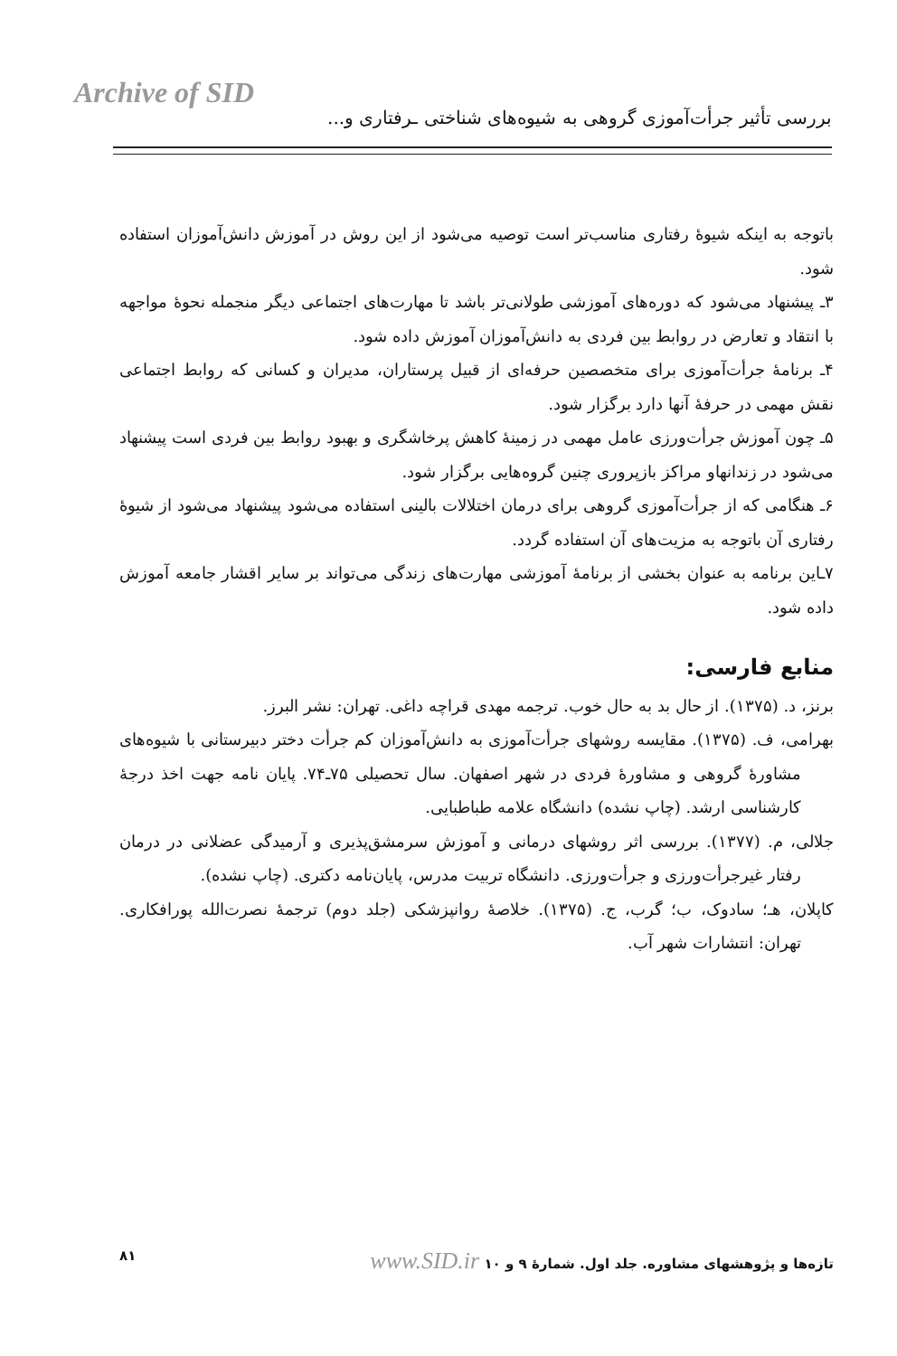Archive of SID
بررسی تأثیر جرأت‌آموزی گروهی به شیوه‌های شناختی ـرفتاری و...
باتوجه به اینکه شیوهٔ رفتاری مناسب‌تر است توصیه می‌شود از این روش در آموزش دانش‌آموزان استفاده شود.
۳ـ پیشنهاد می‌شود که دوره‌های آموزشی طولانی‌تر باشد تا مهارت‌های اجتماعی دیگر منجمله نحوهٔ مواجهه با انتقاد و تعارض در روابط بین فردی به دانش‌آموزان آموزش داده شود.
۴ـ برنامهٔ جرأت‌آموزی برای متخصصین حرفه‌ای از قبیل پرستاران، مدیران و کسانی که روابط اجتماعی نقش مهمی در حرفهٔ آنها دارد برگزار شود.
۵ـ چون آموزش جرأت‌ورزی عامل مهمی در زمینهٔ کاهش پرخاشگری و بهبود روابط بین فردی است پیشنهاد می‌شود در زندانهاو مراکز بازپروری چنین گروه‌هایی برگزار شود.
۶ـ هنگامی که از جرأت‌آموزی گروهی برای درمان اختلالات بالینی استفاده می‌شود پیشنهاد می‌شود از شیوهٔ رفتاری آن باتوجه به مزیت‌های آن استفاده گردد.
۷ـاین برنامه به عنوان بخشی از برنامهٔ آموزشی مهارت‌های زندگی می‌تواند بر سایر اقشار جامعه آموزش داده شود.
منابع فارسی:
برنز، د. (۱۳۷۵). از حال بد به حال خوب. ترجمه مهدی قراچه داغی. تهران: نشر البرز.
بهرامی، ف. (۱۳۷۵). مقایسه روشهای جرأت‌آموزی به دانش‌آموزان کم جرأت دختر دبیرستانی با شیوه‌های مشاورهٔ گروهی و مشاورهٔ فردی در شهر اصفهان. سال تحصیلی ۷۵ـ۷۴. پایان نامه جهت اخذ درجهٔ کارشناسی ارشد. (چاپ نشده) دانشگاه علامه طباطبایی.
جلالی، م. (۱۳۷۷). بررسی اثر روشهای درمانی و آموزش سرمشق‌پذیری و آرمیدگی عضلانی در درمان رفتار غیرجرأت‌ورزی و جرأت‌ورزی. دانشگاه تربیت مدرس، پایان‌نامه دکتری. (چاپ نشده).
کاپلان، هـ؛ سادوک، ب؛ گرب، ج. (۱۳۷۵). خلاصهٔ روانپزشکی (جلد دوم) ترجمهٔ نصرت‌الله پورافکاری. تهران: انتشارات شهر آب.
تازه‌ها و پژوهشهای مشاوره. جلد اول. شمارهٔ ۹ و ۱۰ www.SID.ir ۸۱